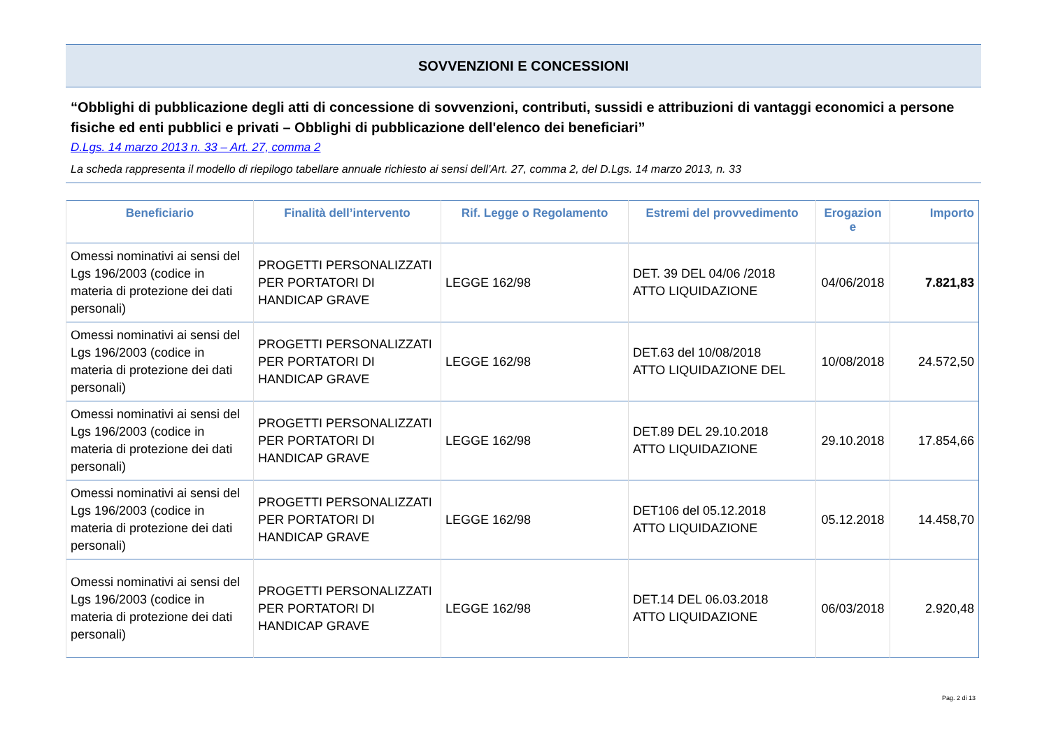SOVVENZIONI E CONCESSIONI
“Obblighi di pubblicazione degli atti di concessione di sovvenzioni, contributi, sussidi e attribuzioni di vantaggi economici a persone fisiche ed enti pubblici e privati – Obblighi di pubblicazione dell'elenco dei beneficiari”
D.Lgs. 14 marzo 2013 n. 33 – Art. 27, comma 2
La scheda rappresenta il modello di riepilogo tabellare annuale richiesto ai sensi dell’Art. 27, comma 2, del D.Lgs. 14 marzo 2013, n. 33
| Beneficiario | Finalità dell’intervento | Rif. Legge o Regolamento | Estremi del provvedimento | Erogazion e | Importo |
| --- | --- | --- | --- | --- | --- |
| Omessi nominativi ai sensi del Lgs 196/2003 (codice in materia di protezione dei dati personali) | PROGETTI PERSONALIZZATI PER PORTATORI DI HANDICAP GRAVE | LEGGE 162/98 | DET. 39 DEL 04/06 /2018 ATTO LIQUIDAZIONE | 04/06/2018 | 7.821,83 |
| Omessi nominativi ai sensi del Lgs 196/2003 (codice in materia di protezione dei dati personali) | PROGETTI PERSONALIZZATI PER PORTATORI DI HANDICAP GRAVE | LEGGE 162/98 | DET.63 del 10/08/2018 ATTO LIQUIDAZIONE DEL | 10/08/2018 | 24.572,50 |
| Omessi nominativi ai sensi del Lgs 196/2003 (codice in materia di protezione dei dati personali) | PROGETTI PERSONALIZZATI PER PORTATORI DI HANDICAP GRAVE | LEGGE 162/98 | DET.89 DEL 29.10.2018 ATTO LIQUIDAZIONE | 29.10.2018 | 17.854,66 |
| Omessi nominativi ai sensi del Lgs 196/2003 (codice in materia di protezione dei dati personali) | PROGETTI PERSONALIZZATI PER PORTATORI DI HANDICAP GRAVE | LEGGE 162/98 | DET106 del 05.12.2018 ATTO LIQUIDAZIONE | 05.12.2018 | 14.458,70 |
| Omessi nominativi ai sensi del Lgs 196/2003 (codice in materia di protezione dei dati personali) | PROGETTI PERSONALIZZATI PER PORTATORI DI HANDICAP GRAVE | LEGGE 162/98 | DET.14 DEL 06.03.2018 ATTO LIQUIDAZIONE | 06/03/2018 | 2.920,48 |
Pag. 2 di 13